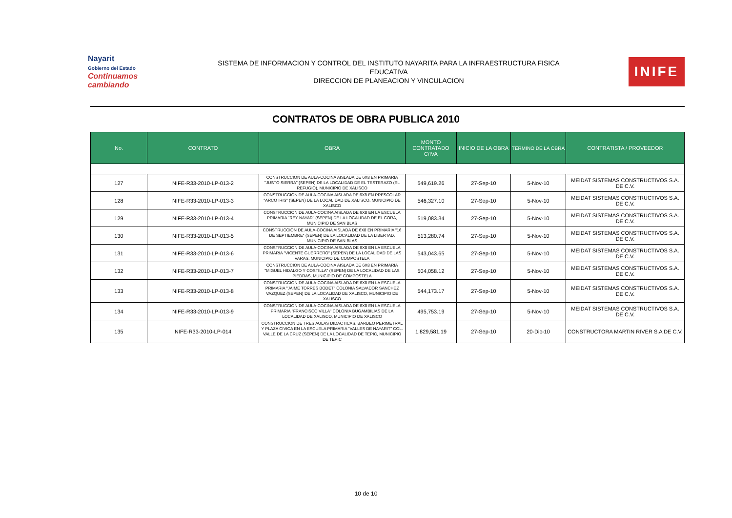Nayarit
Gobierno del Estado
Continuamos cambiando
SISTEMA DE INFORMACION Y CONTROL DEL INSTITUTO NAYARITA PARA LA INFRAESTRUCTURA FISICA
EDUCATIVA
DIRECCION DE PLANEACION Y VINCULACION
INIFE
CONTRATOS DE OBRA PUBLICA 2010
| No. | CONTRATO | OBRA | MONTO CONTRATADO C/IVA | INICIO DE LA OBRA | TERMINO DE LA OBRA | CONTRATISTA / PROVEEDOR |
| --- | --- | --- | --- | --- | --- | --- |
| 127 | NIFE-R33-2010-LP-013-2 | CONSTRUCCION DE AULA-COCINA AISLADA DE 6X8 EN PRIMARIA "JUSTO SIERRA" (SEPEN) DE LA LOCALIDAD DE EL TESTERAZO (EL REFUGIO), MUNICIPIO DE XALISCO | 549,619.26 | 27-Sep-10 | 5-Nov-10 | MEIDAT SISTEMAS CONSTRUCTIVOS S.A. DE C.V. |
| 128 | NIFE-R33-2010-LP-013-3 | CONSTRUCCION DE AULA-COCINA AISLADA DE 6X8 EN PRESCOLAR "ARCO IRIS" (SEPEN) DE LA LOCALIDAD DE XALISCO, MUNICIPIO DE XALISCO | 546,327.10 | 27-Sep-10 | 5-Nov-10 | MEIDAT SISTEMAS CONSTRUCTIVOS S.A. DE C.V. |
| 129 | NIFE-R33-2010-LP-013-4 | CONSTRUCCION DE AULA-COCINA AISLADA DE 6X8 EN LA ESCUELA PRIMARIA "REY NAYAR" (SEPEN) DE LA LOCALIDAD DE EL CORA, MUNICIPIO DE SAN BLAS | 519,083.34 | 27-Sep-10 | 5-Nov-10 | MEIDAT SISTEMAS CONSTRUCTIVOS S.A. DE C.V. |
| 130 | NIFE-R33-2010-LP-013-5 | CONSTRUCCION DE AULA-COCINA AISLADA DE 6X8 EN PRIMARIA "16 DE SEPTIEMBRE" (SEPEN) DE LA LOCALIDAD DE LA LIBERTAD, MUNICIPIO DE SAN BLAS | 513,280.74 | 27-Sep-10 | 5-Nov-10 | MEIDAT SISTEMAS CONSTRUCTIVOS S.A. DE C.V. |
| 131 | NIFE-R33-2010-LP-013-6 | CONSTRUCCION DE AULA-COCINA AISLADA DE 6X8 EN LA ESCUELA PRIMARIA "VICENTE GUERRERO" (SEPEN) DE LA LOCALIDAD DE LAS VARAS, MUNICIPIO DE COMPOSTELA | 543,043.65 | 27-Sep-10 | 5-Nov-10 | MEIDAT SISTEMAS CONSTRUCTIVOS S.A. DE C.V. |
| 132 | NIFE-R33-2010-LP-013-7 | CONSTRUCCION DE AULA-COCINA AISLADA DE 6X8 EN PRIMARIA "MIGUEL HIDALGO Y COSTILLA" (SEPEN) DE LA LOCALIDAD DE LAS PIEDRAS, MUNICIPIO DE COMPOSTELA | 504,058.12 | 27-Sep-10 | 5-Nov-10 | MEIDAT SISTEMAS CONSTRUCTIVOS S.A. DE C.V. |
| 133 | NIFE-R33-2010-LP-013-8 | CONSTRUCCION DE AULA-COCINA AISLADA DE 6X8 EN LA ESCUELA PRIMARIA "JAIME TORRES BODET" COLONIA SALVADOR SANCHEZ VAZQUEZ (SEPEN) DE LA LOCALIDAD DE XALISCO, MUNICIPIO DE XALISCO | 544,173.17 | 27-Sep-10 | 5-Nov-10 | MEIDAT SISTEMAS CONSTRUCTIVOS S.A. DE C.V. |
| 134 | NIFE-R33-2010-LP-013-9 | CONSTRUCCION DE AULA-COCINA AISLADA DE 6X8 EN LA ESCUELA PRIMARIA "FRANCISCO VILLA" COLONIA BUGAMBILIAS DE LA LOCALIDAD DE XALISCO, MUNICIPIO DE XALISCO | 495,753.19 | 27-Sep-10 | 5-Nov-10 | MEIDAT SISTEMAS CONSTRUCTIVOS S.A. DE C.V. |
| 135 | NIFE-R33-2010-LP-014 | CONSTRUCCION DE TRES AULAS DIDACTICAS, BARDEO PERIMETRAL Y PLAZA CIVICA EN LA ESCUELA PRIMARIA "VALLES DE NAYARIT" COL. VALLE DE LA CRUZ (SEPEN) DE LA LOCALIDAD DE TEPIC, MUNICIPIO DE TEPIC | 1,829,581.19 | 27-Sep-10 | 20-Dic-10 | CONSTRUCTORA MARTIN RIVER S.A DE C.V. |
10 de 10